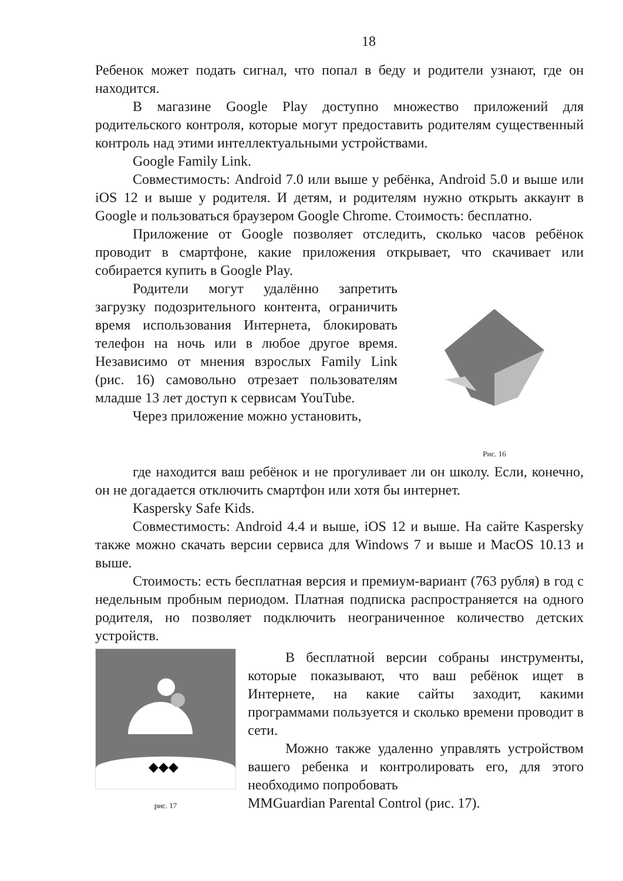18
Ребенок может подать сигнал, что попал в беду и родители узнают, где он находится.
В магазине Google Play доступно множество приложений для родительского контроля, которые могут предоставить родителям существенный контроль над этими интеллектуальными устройствами.
Google Family Link.
Совместимость: Android 7.0 или выше у ребёнка, Android 5.0 и выше или iOS 12 и выше у родителя. И детям, и родителям нужно открыть аккаунт в Google и пользоваться браузером Google Chrome. Стоимость: бесплатно.
Приложение от Google позволяет отследить, сколько часов ребёнок проводит в смартфоне, какие приложения открывает, что скачивает или собирается купить в Google Play.
Родители могут удалённо запретить загрузку подозрительного контента, ограничить время использования Интернета, блокировать телефон на ночь или в любое другое время. Независимо от мнения взрослых Family Link (рис. 16) самовольно отрезает пользователям младше 13 лет доступ к сервисам YouTube.
Через приложение можно установить,
Рис. 16
где находится ваш ребёнок и не прогуливает ли он школу. Если, конечно, он не догадается отключить смартфон или хотя бы интернет.
Kaspersky Safe Kids.
Совместимость: Android 4.4 и выше, iOS 12 и выше. На сайте Kaspersky также можно скачать версии сервиса для Windows 7 и выше и MacOS 10.13 и выше.
Стоимость: есть бесплатная версия и премиум-вариант (763 рубля) в год с недельным пробным периодом. Платная подписка распространяется на одного родителя, но позволяет подключить неограниченное количество детских устройств.
◆◆◆
рис. 17
В бесплатной версии собраны инструменты, которые показывают, что ваш ребёнок ищет в Интернете, на какие сайты заходит, какими программами пользуется и сколько времени проводит в сети.
Можно также удаленно управлять устройством вашего ребенка и контролировать его, для этого необходимо попробовать
MMGuardian Parental Control (рис. 17).